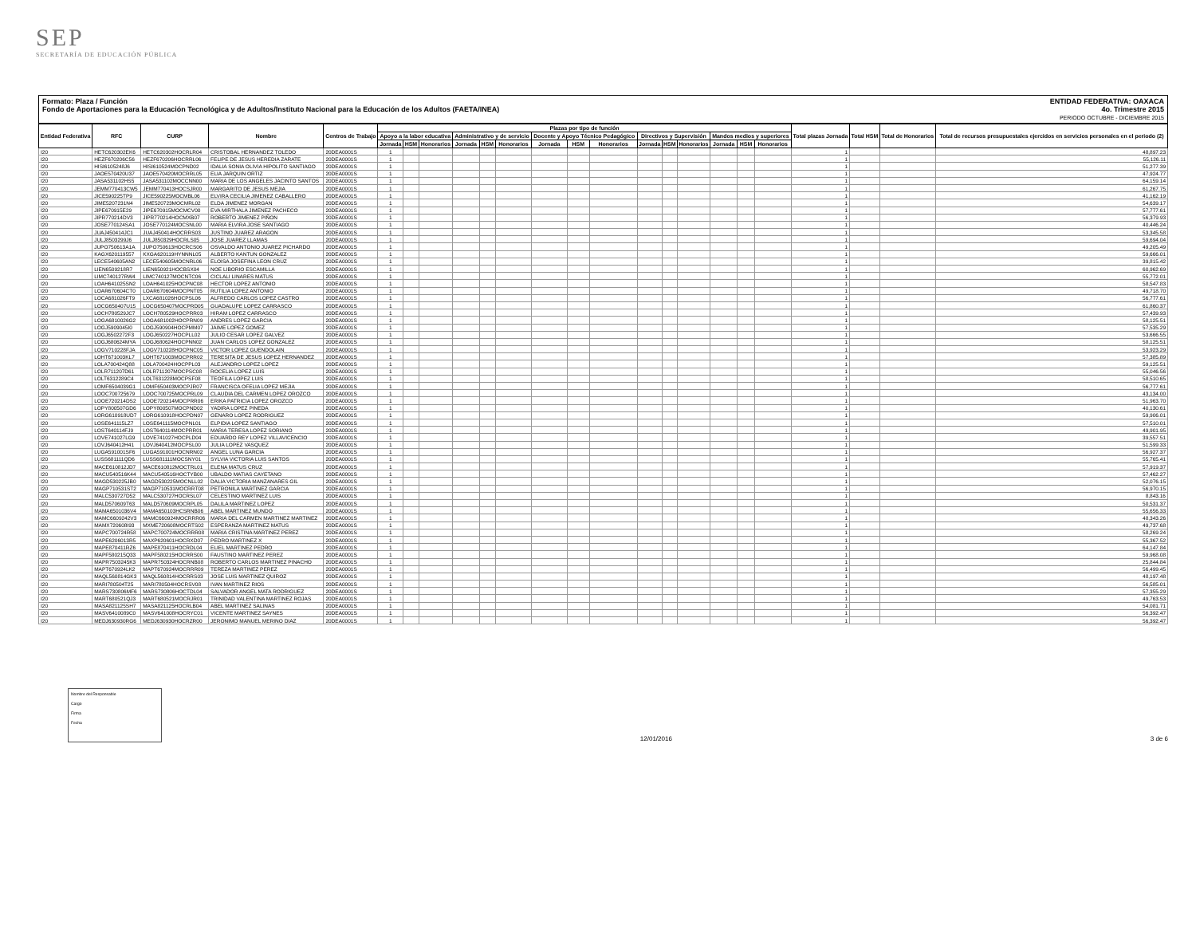SEP
SECRETARÍA DE EDUCACIÓN PÚBLICA
Formato: Plaza / Función
Fondo de Aportaciones para la Educación Tecnológica y de Adultos/Instituto Nacional para la Educación de los Adultos (FAETA/INEA)
ENTIDAD FEDERATIVA: OAXACA
4o. Trimestre 2015
PERIODO OCTUBRE - DICIEMBRE 2015
| Entidad Federativa | RFC | CURP | Nombre | Centros de Trabajo | Plazas por tipo de función | | | | | | | | | | | | | | | Total plazas Jornada | Total HSM | Total de Honorarios | Total de recursos presupuestales ejercidos en servicios personales en el periodo (2) |
| --- | --- | --- | --- | --- | --- | --- | --- | --- | --- | --- | --- | --- | --- | --- | --- | --- | --- | --- | --- | --- | --- | --- | --- |
| | | | | | Apoyo a la labor educativa | | | Administrativo y de servicio | | | Docente y Apoyo Técnico Pedagógico | | | Directivos y Supervisión | | | Mandos medios y superiores | | | | | | |
| | | | | | Jornada | HSM | Honorarios | Jornada | HSM | Honorarios | Jornada | HSM | Honorarios | Jornada | HSM | Honorarios | Jornada | HSM | Honorarios | | | | |
| I20 | HETC620302EK6 | HETC620302HOCRLR04 | CRISTOBAL HERNANDEZ TOLEDO | 20DEA0001S | 1 | | | | | | | | | | | | | | | 1 | | | 48,897.23 |
| I20 | HEZF670206C56 | HEZF670206HOCRRL06 | FELIPE DE JESUS HEREDIA ZARATE | 20DEA0001S | 1 | | | | | | | | | | | | | | | 1 | | | 55,126.11 |
| I20 | HISI6105248J6 | HISI610524MOCPND02 | IDALIA SONIA OLIVIA HIPOLITO SANTIAGO | 20DEA0001S | 1 | | | | | | | | | | | | | | | 1 | | | 51,277.39 |
| I20 | JAOE570420U37 | JAOE570420MOCRRL05 | ELIA JARQUIN ORTIZ | 20DEA0001S | 1 | | | | | | | | | | | | | | | 1 | | | 47,924.77 |
| I20 | JASA531102HS5 | JASA531102MOCCNN00 | MARIA DE LOS ANGELES JACINTO SANTOS | 20DEA0001S | 1 | | | | | | | | | | | | | | | 1 | | | 64,159.14 |
| I20 | JEMM770413CW5 | JEMM770413HOCSJR00 | MARGARITO DE JESUS MEJIA | 20DEA0001S | 1 | | | | | | | | | | | | | | | 1 | | | 61,267.75 |
| I20 | JICE590225TP9 | JICE590225MOCMBL06 | ELVIRA CECILIA JIMENEZ CABALLERO | 20DEA0001S | 1 | | | | | | | | | | | | | | | 1 | | | 41,162.19 |
| I20 | JIME5207231N4 | JIME520723MOCMRL02 | ELDA JIMENEZ MORGAN | 20DEA0001S | 1 | | | | | | | | | | | | | | | 1 | | | 54,639.17 |
| I20 | JIPE670915E29 | JIPE670915MOCMCV00 | EVA MIRTHALA JIMENEZ PACHECO | 20DEA0001S | 1 | | | | | | | | | | | | | | | 1 | | | 57,777.61 |
| I20 | JIPR770214DV3 | JIPR770214HOCMXB07 | ROBERTO JIMENEZ PIÑON | 20DEA0001S | 1 | | | | | | | | | | | | | | | 1 | | | 56,379.93 |
| I20 | JOSE770124SA1 | JOSE770124MOCSNL00 | MARIA ELVIRA JOSE SANTIAGO | 20DEA0001S | 1 | | | | | | | | | | | | | | | 1 | | | 40,446.24 |
| I20 | JUAJ450414JC1 | JUAJ450414HOCRRS03 | JUSTINO JUAREZ ARAGON | 20DEA0001S | 1 | | | | | | | | | | | | | | | 1 | | | 53,345.58 |
| I20 | JULJ8503299J6 | JULJ850329HOCRLS05 | JOSE JUAREZ LLAMAS | 20DEA0001S | 1 | | | | | | | | | | | | | | | 1 | | | 59,694.04 |
| I20 | JUPO750613A1A | JUPO750613HOCRCS06 | OSVALDO ANTONIO JUAREZ PICHARDO | 20DEA0001S | 1 | | | | | | | | | | | | | | | 1 | | | 49,205.49 |
| I20 | KAGX620119557 | KXGA620119HYNNNL05 | ALBERTO KANTUN GONZALEZ | 20DEA0001S | 1 | | | | | | | | | | | | | | | 1 | | | 59,666.01 |
| I20 | LECE540605AN2 | LECE540605MOCNRL06 | ELOISA JOSEFINA LEON CRUZ | 20DEA0001S | 1 | | | | | | | | | | | | | | | 1 | | | 39,815.42 |
| I20 | LIEN6509218R7 | LIEN650921HOCBSX04 | NOE LIBORIO ESCAMILLA | 20DEA0001S | 1 | | | | | | | | | | | | | | | 1 | | | 60,962.69 |
| I20 | LIMC740127RW4 | LIMC740127MOCNTC06 | CICLALI LINARES MATUS | 20DEA0001S | 1 | | | | | | | | | | | | | | | 1 | | | 55,772.01 |
| I20 | LOAH641025SN2 | LOAH641025HOCPNC08 | HECTOR LOPEZ ANTONIO | 20DEA0001S | 1 | | | | | | | | | | | | | | | 1 | | | 58,547.83 |
| I20 | LOAR670604CT0 | LOAR670604MOCPNT05 | RUTILIA LOPEZ ANTONIO | 20DEA0001S | 1 | | | | | | | | | | | | | | | 1 | | | 49,718.70 |
| I20 | LOCA681026FT9 | LXCA681026HOCPSL06 | ALFREDO CARLOS LOPEZ CASTRO | 20DEA0001S | 1 | | | | | | | | | | | | | | | 1 | | | 56,777.61 |
| I20 | LOCG650407U15 | LOCG650407MOCPRD05 | GUADALUPE LOPEZ CARRASCO | 20DEA0001S | 1 | | | | | | | | | | | | | | | 1 | | | 61,860.37 |
| I20 | LOCH780529JC7 | LOCH780529HOCPRR03 | HIRAM LOPEZ CARRASCO | 20DEA0001S | 1 | | | | | | | | | | | | | | | 1 | | | 57,439.93 |
| I20 | LOGA6810026G2 | LOGA681002HOCPRN09 | ANDRES LOPEZ GARCIA | 20DEA0001S | 1 | | | | | | | | | | | | | | | 1 | | | 58,125.51 |
| I20 | LOGJ5909045I0 | LOGJ590904HOCPMM07 | JAIME LOPEZ GOMEZ | 20DEA0001S | 1 | | | | | | | | | | | | | | | 1 | | | 57,535.29 |
| I20 | LOGJ6502272F3 | LOGJ650227HOCPLL02 | JULIO CESAR LOPEZ GALVEZ | 20DEA0001S | 1 | | | | | | | | | | | | | | | 1 | | | 53,666.55 |
| I20 | LOGJ680624MYA | LOGJ680624HOCPNN02 | JUAN CARLOS LOPEZ GONZALEZ | 20DEA0001S | 1 | | | | | | | | | | | | | | | 1 | | | 58,125.51 |
| I20 | LOGV710228FJA | LOGV710228HOCPNC05 | VICTOR LOPEZ GUENDOLAIN | 20DEA0001S | 1 | | | | | | | | | | | | | | | 1 | | | 53,923.29 |
| I20 | LOHT671003KL7 | LOHT671003MOCPRR02 | TERESITA DE JESUS LOPEZ HERNANDEZ | 20DEA0001S | 1 | | | | | | | | | | | | | | | 1 | | | 57,385.89 |
| I20 | LOLA700424Q88 | LOLA700424HOCPPL03 | ALEJANDRO LOPEZ LOPEZ | 20DEA0001S | 1 | | | | | | | | | | | | | | | 1 | | | 59,125.51 |
| I20 | LOLR711207D61 | LOLR711207MOCPSC08 | ROCELIA LOPEZ LUIS | 20DEA0001S | 1 | | | | | | | | | | | | | | | 1 | | | 55,046.56 |
| I20 | LOLT6312289C4 | LOLT631228MOCPSF08 | TEOFILA LOPEZ LUIS | 20DEA0001S | 1 | | | | | | | | | | | | | | | 1 | | | 58,510.65 |
| I20 | LOMF6504039G1 | LOMF650403MOCPJR07 | FRANCISCA OFELIA LOPEZ MEJIA | 20DEA0001S | 1 | | | | | | | | | | | | | | | 1 | | | 56,777.61 |
| I20 | LOOC700725679 | LOOC700725MOCPRL09 | CLAUDIA DEL CARMEN LOPEZ OROZCO | 20DEA0001S | 1 | | | | | | | | | | | | | | | 1 | | | 43,134.00 |
| I20 | LOOE720214DS2 | LOOE720214MOCPRR06 | ERIKA PATRICIA LOPEZ OROZCO | 20DEA0001S | 1 | | | | | | | | | | | | | | | 1 | | | 51,963.70 |
| I20 | LOPY800507GD6 | LOPY800507MOCPND02 | YADIRA LOPEZ PINEDA | 20DEA0001S | 1 | | | | | | | | | | | | | | | 1 | | | 40,130.61 |
| I20 | LORG610918UD7 | LORG610918HOCPDN07 | GENARO LOPEZ RODRIGUEZ | 20DEA0001S | 1 | | | | | | | | | | | | | | | 1 | | | 59,906.01 |
| I20 | LOSE641115LZ7 | LOSE641115MOCPNL01 | ELPIDIA LOPEZ SANTIAGO | 20DEA0001S | 1 | | | | | | | | | | | | | | | 1 | | | 57,510.01 |
| I20 | LOST640114FJ9 | LOST640114MOCPRR01 | MARIA TERESA LOPEZ SORIANO | 20DEA0001S | 1 | | | | | | | | | | | | | | | 1 | | | 49,901.95 |
| I20 | LOVE741027LG9 | LOVE741027HOCPLD04 | EDUARDO REY LOPEZ VILLAVICENCIO | 20DEA0001S | 1 | | | | | | | | | | | | | | | 1 | | | 39,557.51 |
| I20 | LOVJ640412H41 | LOVJ640412MOCPSL00 | JULIA LOPEZ VASQUEZ | 20DEA0001S | 1 | | | | | | | | | | | | | | | 1 | | | 51,599.33 |
| I20 | LUGA591001SF6 | LUGA591001HOCNRN02 | ANGEL LUNA GARCIA | 20DEA0001S | 1 | | | | | | | | | | | | | | | 1 | | | 56,927.37 |
| I20 | LUSS681111QD6 | LUSS681111MOCSNY01 | SYLVIA VICTORIA LUIS SANTOS | 20DEA0001S | 1 | | | | | | | | | | | | | | | 1 | | | 55,765.41 |
| I20 | MACE610812JD7 | MACE610812MOCTRL01 | ELENA MATUS CRUZ | 20DEA0001S | 1 | | | | | | | | | | | | | | | 1 | | | 57,919.37 |
| I20 | MACU540516K44 | MACU540516HOCTYB00 | UBALDO MATIAS CAYETANO | 20DEA0001S | 1 | | | | | | | | | | | | | | | 1 | | | 57,462.27 |
| I20 | MAGD530225JB0 | MAGD530225MOCNLL02 | DALIA VICTORIA MANZANARES GIL | 20DEA0001S | 1 | | | | | | | | | | | | | | | 1 | | | 52,076.15 |
| I20 | MAGP710531ST2 | MAGP710531MOCRRT08 | PETRONILA MARTINEZ GARCIA | 20DEA0001S | 1 | | | | | | | | | | | | | | | 1 | | | 56,970.15 |
| I20 | MALC530727D52 | MALC530727HOCRSL07 | CELESTINO MARTINEZ LUIS | 20DEA0001S | 1 | | | | | | | | | | | | | | | 1 | | | 8,843.16 |
| I20 | MALD570609T63 | MALD570609MOCRPL05 | DALILA MARTINEZ LOPEZ | 20DEA0001S | 1 | | | | | | | | | | | | | | | 1 | | | 50,531.37 |
| I20 | MAMA6501036V4 | MAMA650103HCSRNB06 | ABEL MARTINEZ MUNDO | 20DEA0001S | 1 | | | | | | | | | | | | | | | 1 | | | 55,656.33 |
| I20 | MAMC6609242V3 | MAMC660924MOCRRR06 | MARIA DEL CARMEN MARTINEZ MARTINEZ | 20DEA0001S | 1 | | | | | | | | | | | | | | | 1 | | | 48,343.26 |
| I20 | MAMX720608I93 | MXME720608MOCRTS02 | ESPERANZA MARTINEZ MATUS | 20DEA0001S | 1 | | | | | | | | | | | | | | | 1 | | | 49,737.68 |
| I20 | MAPC700724R58 | MAPC700724MOCRRR08 | MARIA CRISTINA MARTINEZ PEREZ | 20DEA0001S | 1 | | | | | | | | | | | | | | | 1 | | | 58,269.24 |
| I20 | MAPE6206013R5 | MAXP620601HOCRXD07 | PEDRO MARTINEZ X | 20DEA0001S | 1 | | | | | | | | | | | | | | | 1 | | | 55,367.52 |
| I20 | MAPE870411RZ6 | MAPE870411HOCRDL04 | ELIEL MARTINEZ PEDRO | 20DEA0001S | 1 | | | | | | | | | | | | | | | 1 | | | 64,147.84 |
| I20 | MAPF580215Q33 | MAPF580215HOCRRS00 | FAUSTINO MARTINEZ PEREZ | 20DEA0001S | 1 | | | | | | | | | | | | | | | 1 | | | 59,968.08 |
| I20 | MAPR7503245K3 | MAPR750324HOCRNB08 | ROBERTO CARLOS MARTINEZ PINACHO | 20DEA0001S | 1 | | | | | | | | | | | | | | | 1 | | | 25,844.84 |
| I20 | MAPT670924LK2 | MAPT670924MOCRRR09 | TEREZA MARTINEZ PEREZ | 20DEA0001S | 1 | | | | | | | | | | | | | | | 1 | | | 56,499.45 |
| I20 | MAQL560814GK3 | MAQL560814HOCRRS03 | JOSE LUIS MARTINEZ QUIROZ | 20DEA0001S | 1 | | | | | | | | | | | | | | | 1 | | | 48,197.48 |
| I20 | MARI780504T25 | MARI780504HOCRSV08 | IVAN MARTINEZ RIOS | 20DEA0001S | 1 | | | | | | | | | | | | | | | 1 | | | 56,585.01 |
| I20 | MARS730806MF6 | MARS730806HOCTDL04 | SALVADOR ANGEL MATA RODRIGUEZ | 20DEA0001S | 1 | | | | | | | | | | | | | | | 1 | | | 57,355.29 |
| I20 | MART680521QJ3 | MART680521MOCRJR01 | TRINIDAD VALENTINA MARTINEZ ROJAS | 20DEA0001S | 1 | | | | | | | | | | | | | | | 1 | | | 49,763.53 |
| I20 | MASA821125SH7 | MASA821125HOCRLB04 | ABEL MARTINEZ SALINAS | 20DEA0001S | 1 | | | | | | | | | | | | | | | 1 | | | 54,081.71 |
| I20 | MASV6410089C0 | MASV641008HOCRYC01 | VICENTE MARTINEZ SAYNES | 20DEA0001S | 1 | | | | | | | | | | | | | | | 1 | | | 56,392.47 |
| I20 | MEDJ630930RG6 | MEDJ630930HOCRZR00 | JERONIMO MANUEL MERINO DIAZ | 20DEA0001S | 1 | | | | | | | | | | | | | | | 1 | | | 56,392.47 |
Nombre del Responsable
Cargo
Firma
Fecha
12/01/2016 3 de 6